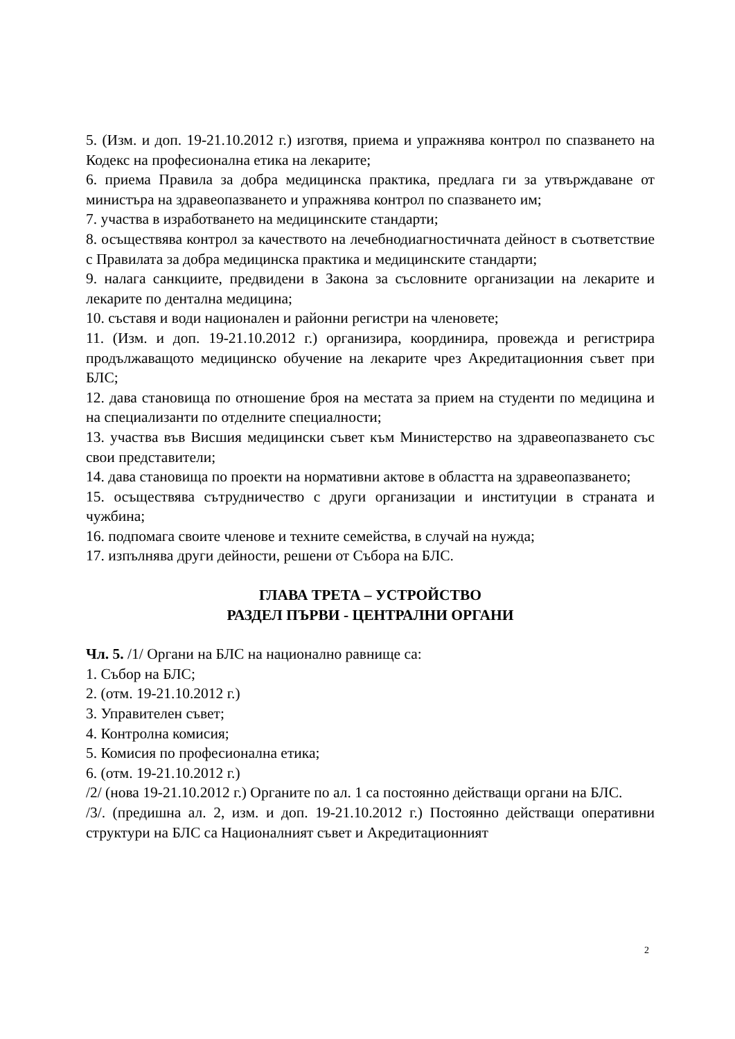5. (Изм. и доп. 19-21.10.2012 г.) изготвя, приема и упражнява контрол по спазването на Кодекс на професионална етика на лекарите;
6. приема Правила за добра медицинска практика, предлага ги за утвърждаване от министъра на здравеопазването и упражнява контрол по спазването им;
7. участва в изработването на медицинските стандарти;
8. осъществява контрол за качеството на лечебнодиагностичната дейност в съответствие с Правилата за добра медицинска практика и медицинските стандарти;
9. налага санкциите, предвидени в Закона за съсловните организации на лекарите и лекарите по дентална медицина;
10. съставя и води национален и районни регистри на членовете;
11. (Изм. и доп. 19-21.10.2012 г.) организира, координира, провежда и регистрира продължаващото медицинско обучение на лекарите чрез Акредитационния съвет при БЛС;
12. дава становища по отношение броя на местата за прием на студенти по медицина и на специализанти по отделните специалности;
13. участва във Висшия медицински съвет към Министерство на здравеопазването със свои представители;
14. дава становища по проекти на нормативни актове в областта на здравеопазването;
15. осъществява сътрудничество с други организации и институции в страната и чужбина;
16. подпомага своите членове и техните семейства, в случай на нужда;
17. изпълнява други дейности, решени от Събора на БЛС.
ГЛАВА ТРЕТА – УСТРОЙСТВО
РАЗДЕЛ ПЪРВИ - ЦЕНТРАЛНИ ОРГАНИ
Чл. 5. /1/ Органи на БЛС на национално равнище са:
1. Събор на БЛС;
2. (отм. 19-21.10.2012 г.)
3. Управителен съвет;
4. Контролна комисия;
5. Комисия по професионална етика;
6. (отм. 19-21.10.2012 г.)
/2/ (нова 19-21.10.2012 г.) Органите по ал. 1 са постоянно действащи органи на БЛС.
/3/. (предишна ал. 2, изм. и доп. 19-21.10.2012 г.) Постоянно действащи оперативни структури на БЛС са Националният съвет и Акредитационният
2